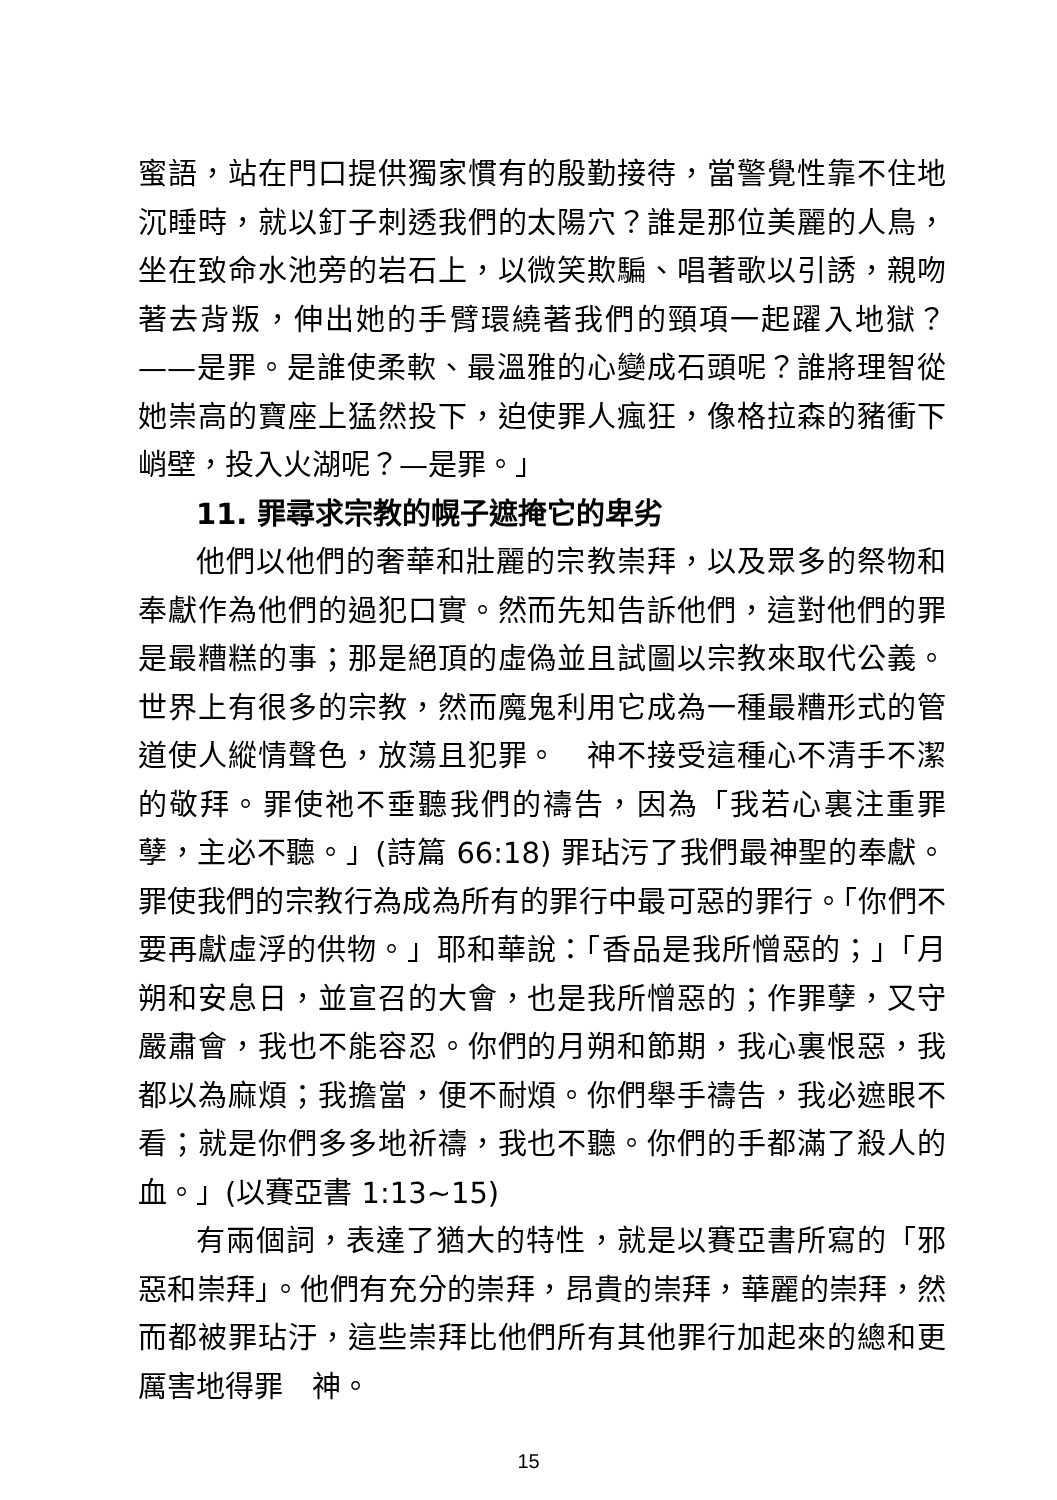蜜語，站在門口提供獨家慣有的殷勤接待，當警覺性靠不住地沉睡時，就以釘子刺透我們的太陽穴？誰是那位美麗的人鳥，坐在致命水池旁的岩石上，以微笑欺騙、唱著歌以引誘，親吻著去背叛，伸出她的手臂環繞著我們的頸項一起躍入地獄？——是罪。是誰使柔軟、最溫雅的心變成石頭呢？誰將理智從她崇高的寶座上猛然投下，迫使罪人瘋狂，像格拉森的豬衝下峭壁，投入火湖呢？—是罪。」
11. 罪尋求宗教的幌子遮掩它的卑劣
他們以他們的奢華和壯麗的宗教崇拜，以及眾多的祭物和奉獻作為他們的過犯口實。然而先知告訴他們，這對他們的罪是最糟糕的事；那是絕頂的虛偽並且試圖以宗教來取代公義。世界上有很多的宗教，然而魔鬼利用它成為一種最糟形式的管道使人縱情聲色，放蕩且犯罪。　神不接受這種心不清手不潔的敬拜。罪使祂不垂聽我們的禱告，因為「我若心裏注重罪孽，主必不聽。」(詩篇 66:18) 罪玷污了我們最神聖的奉獻。罪使我們的宗教行為成為所有的罪行中最可惡的罪行。「你們不要再獻虛浮的供物。」耶和華說：「香品是我所憎惡的；」「月朔和安息日，並宣召的大會，也是我所憎惡的；作罪孽，又守嚴肅會，我也不能容忍。你們的月朔和節期，我心裏恨惡，我都以為麻煩；我擔當，便不耐煩。你們舉手禱告，我必遮眼不看；就是你們多多地祈禱，我也不聽。你們的手都滿了殺人的血。」(以賽亞書 1:13~15)
有兩個詞，表達了猶大的特性，就是以賽亞書所寫的「邪惡和崇拜」。他們有充分的崇拜，昂貴的崇拜，華麗的崇拜，然而都被罪玷汙，這些崇拜比他們所有其他罪行加起來的總和更厲害地得罪　神。
15